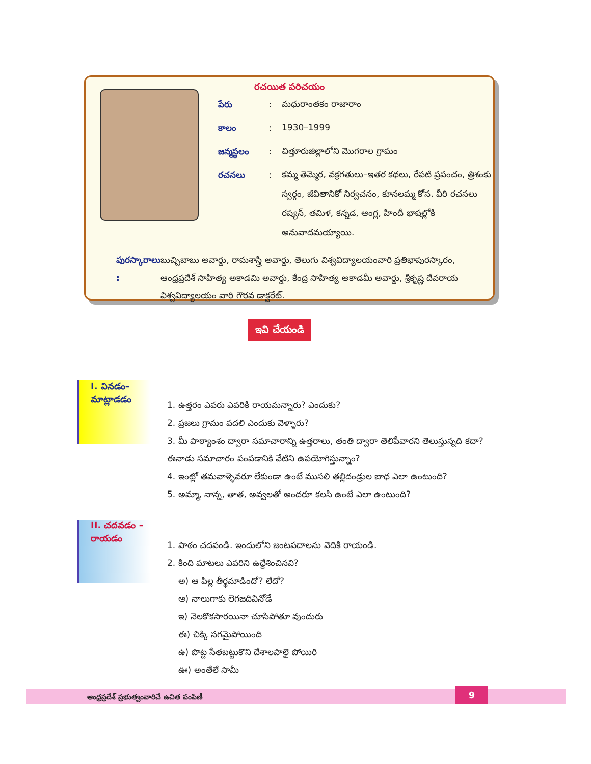రచయిత పరిచయం
పేరు :
మధురాంతకం రాజారాం
కాలం :
1930–1999
జన్మస్థలం :
చిత్తూరుజిల్లాలోని మొగరాల గ్రామం
రచనలు :
కమ్మ తెమ్మెర, వక్రగతులు–ఇతర కథలు, రేపటి ప్రపంచం, త్రిశంకు స్వర్గం, జీవితానికో నిర్వచనం, కూనలమ్మ కోన. వీరి రచనలు రష్యన్, తమిళ, కన్నడ, ఆంగ్ల, హిందీ భాషల్లోకి అనువాదమయ్యాయి.
పురస్కారాలు :
బుచ్చిబాబు అవార్డు, రామశాస్త్రి అవార్డు, తెలుగు విశ్వవిద్యాలయంవారి ప్రతిభాపురస్కారం, ఆంధ్రప్రదేశ్ సాహిత్య అకాడమి అవార్డు, కేంద్ర సాహిత్య అకాడమీ అవార్డు, శ్రీకృష్ణ దేవరాయ విశ్వవిద్యాలయం వారి గౌరవ డాక్టరేట్.
ఇవి చేయండి
I. వినడం–మాట్లాడడం
1. ఉత్తరం ఎవరు ఎవరికి రాయమన్నారు? ఎందుకు?
2. ప్రజలు గ్రామం వదలి ఎందుకు వెళ్ళారు?
3. మీ పాఠ్యాంశం ద్వారా సమాచారాన్ని ఉత్తరాలు, తంతి ద్వారా తెలిపేవారని తెలుస్తున్నది కదా? ఈనాడు సమాచారం పంపడానికి వేటిని ఉపయోగిస్తున్నాం?
4. ఇంట్లో తమవాళ్ళెవరూ లేకుండా ఉంటే ముసలి తల్లిదండ్రుల బాధ ఎలా ఉంటుంది?
5. అమ్మా, నాన్న, తాత, అవ్వలతో అందరూ కలసి ఉంటే ఎలా ఉంటుంది?
II. చదవడం – రాయడం
1. పాఠం చదవండి. ఇందులోని జంటపదాలను వెదికి రాయండి.
2. కింది మాటలు ఎవరిని ఉద్దేశించినవి?
అ) ఆ పిల్ల తీర్థమాడిందో? లేదో?
ఆ) నాలుగాకు లెగజదివినోడే
ఇ) నెలకొకసారయినా చూసిపోతూ వుందురు
ఈ) చిక్కి సగమైపోయింది
ఉ) పొట్ట సేతబట్టుకొని దేశాలపాలై పోయిరి
ఊ) అంతేలే సామీ
ఆంధ్రప్రదేశ్ ప్రభుత్వంవారిచే ఉచిత పంపిణీ
9